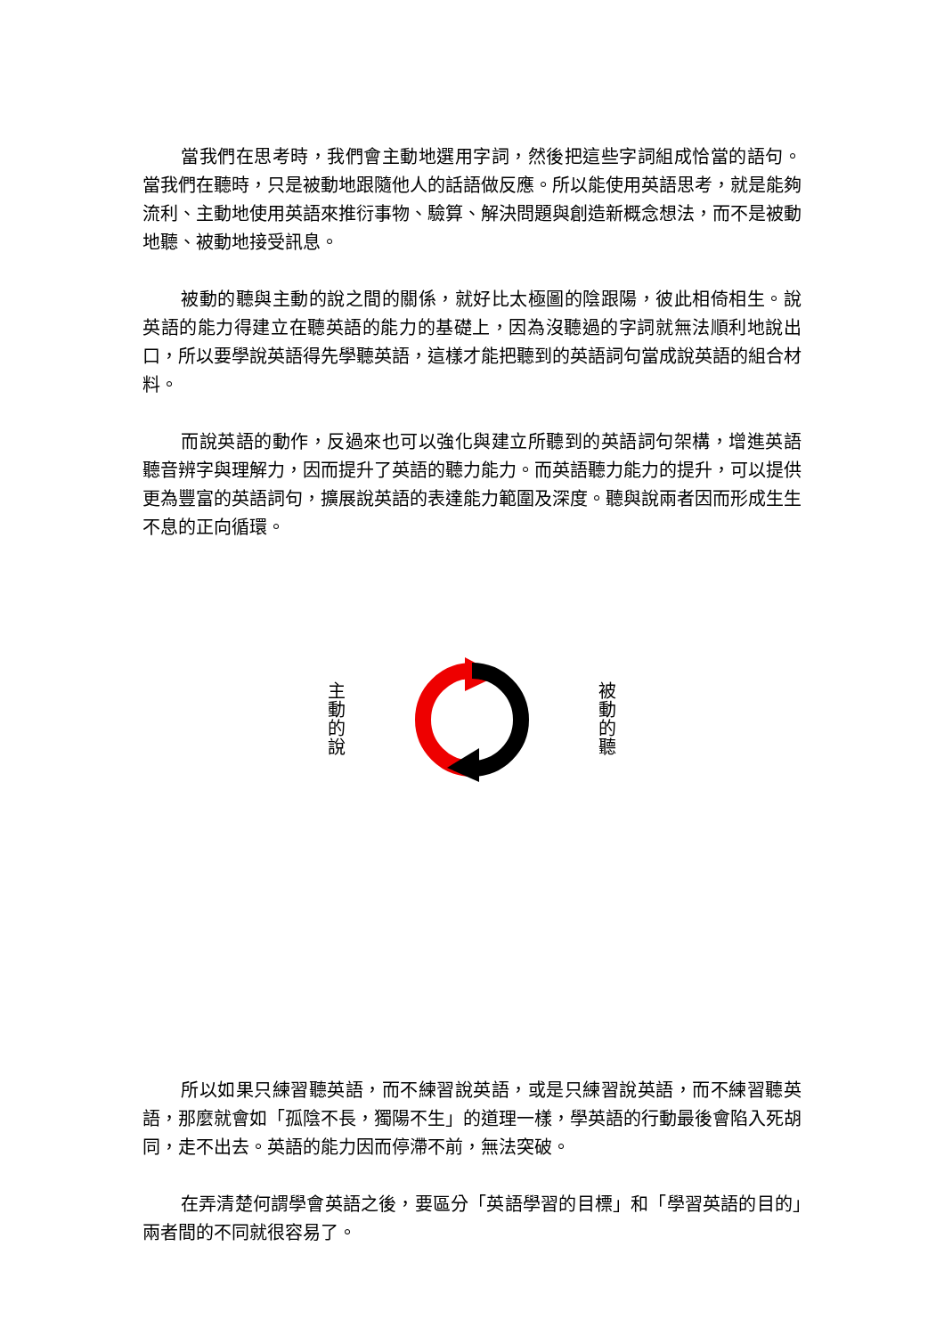當我們在思考時，我們會主動地選用字詞，然後把這些字詞組成恰當的語句。當我們在聽時，只是被動地跟隨他人的話語做反應。所以能使用英語思考，就是能夠流利、主動地使用英語來推衍事物、驗算、解決問題與創造新概念想法，而不是被動地聽、被動地接受訊息。
被動的聽與主動的說之間的關係，就好比太極圖的陰跟陽，彼此相倚相生。說英語的能力得建立在聽英語的能力的基礎上，因為沒聽過的字詞就無法順利地說出口，所以要學說英語得先學聽英語，這樣才能把聽到的英語詞句當成說英語的組合材料。
而說英語的動作，反過來也可以強化與建立所聽到的英語詞句架構，增進英語聽音辨字與理解力，因而提升了英語的聽力能力。而英語聽力能力的提升，可以提供更為豐富的英語詞句，擴展說英語的表達能力範圍及深度。聽與說兩者因而形成生生不息的正向循環。
主
動
的
說
被
動
的
聽
所以如果只練習聽英語，而不練習說英語，或是只練習說英語，而不練習聽英語，那麼就會如「孤陰不長，獨陽不生」的道理一樣，學英語的行動最後會陷入死胡同，走不出去。英語的能力因而停滯不前，無法突破。
在弄清楚何謂學會英語之後，要區分「英語學習的目標」和「學習英語的目的」兩者間的不同就很容易了。